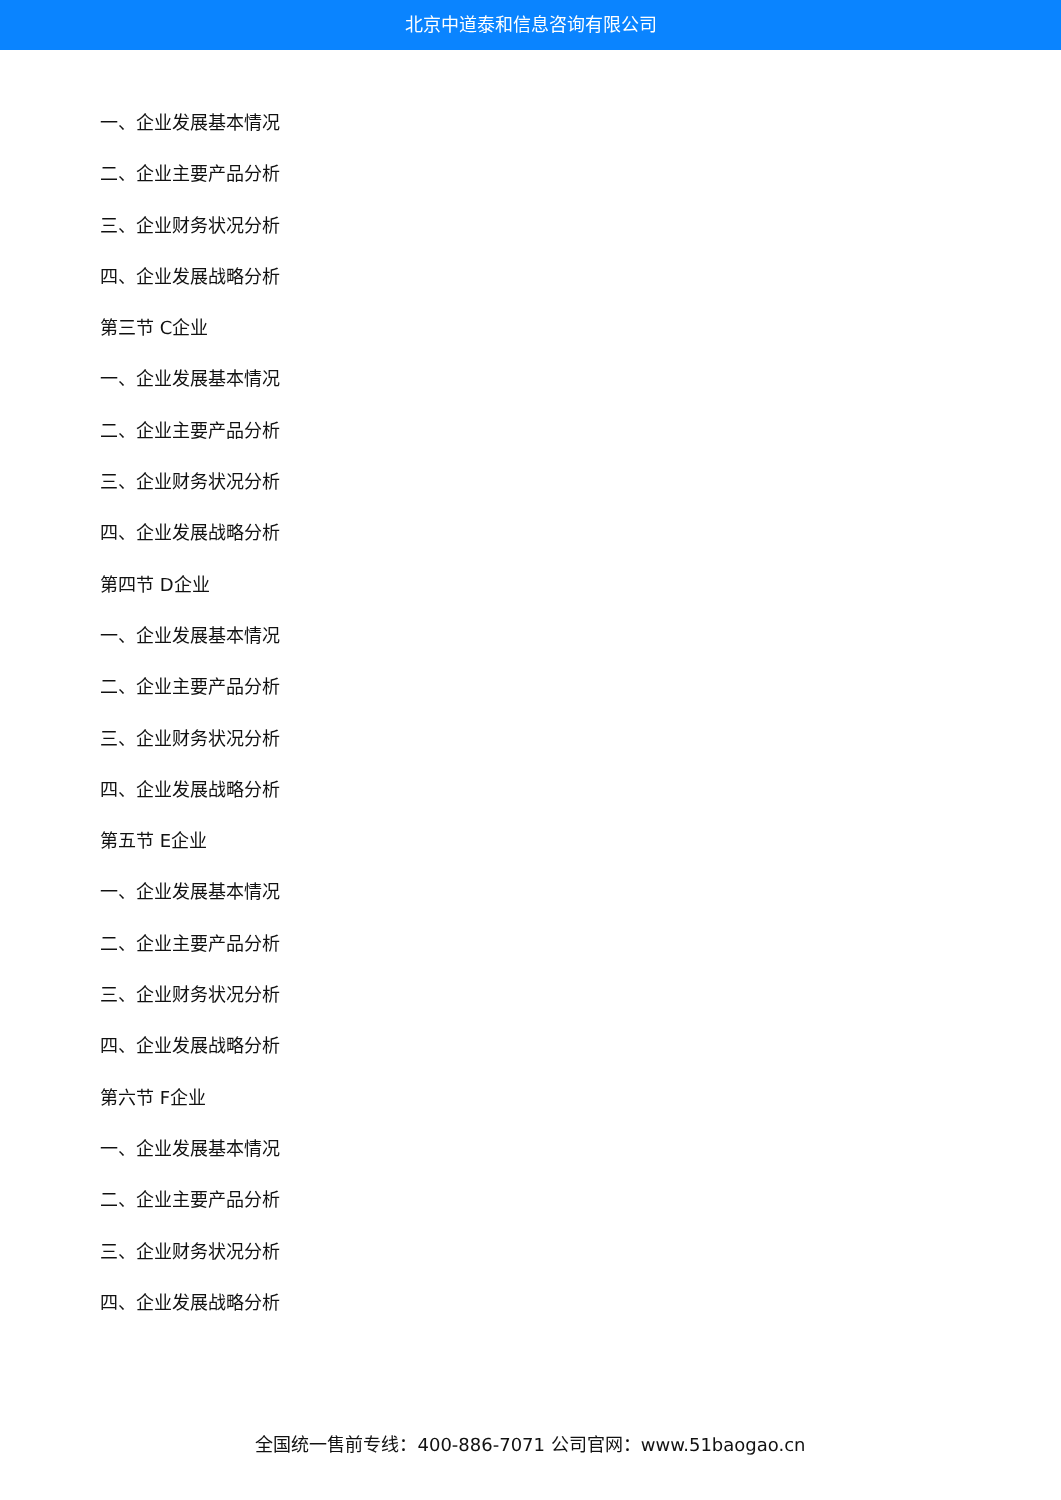北京中道泰和信息咨询有限公司
一、企业发展基本情况
二、企业主要产品分析
三、企业财务状况分析
四、企业发展战略分析
第三节 C企业
一、企业发展基本情况
二、企业主要产品分析
三、企业财务状况分析
四、企业发展战略分析
第四节 D企业
一、企业发展基本情况
二、企业主要产品分析
三、企业财务状况分析
四、企业发展战略分析
第五节 E企业
一、企业发展基本情况
二、企业主要产品分析
三、企业财务状况分析
四、企业发展战略分析
第六节 F企业
一、企业发展基本情况
二、企业主要产品分析
三、企业财务状况分析
四、企业发展战略分析
全国统一售前专线：400-886-7071 公司官网：www.51baogao.cn